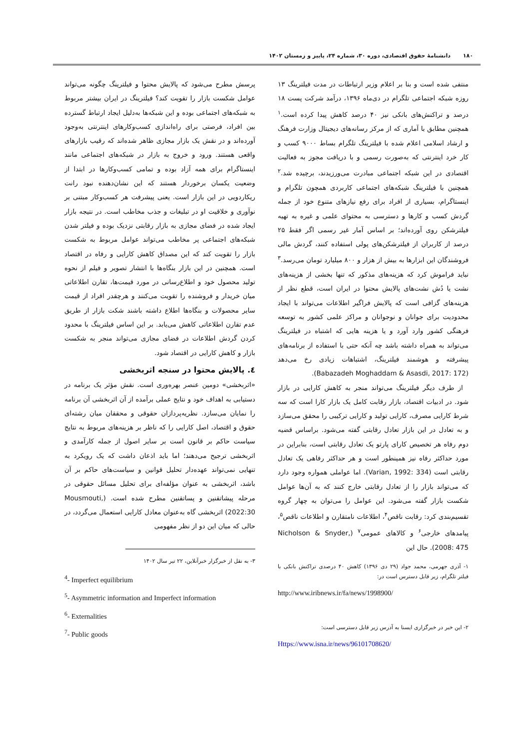۱۸۰ دانشنامهٔ حقوق اقتصادی، دوره ۳۰، شماره ۲۴، پاییز و زمستان ۱۴۰۲
منتفی شده است و بنا بر اعلام وزیر ارتباطات در مدت فیلترینگ ۱۳ روزه شبکه اجتماعی تلگرام در دی‌ماه ۱۳۹۶، درآمد شرکت پست ۱۸ درصد و تراکنش‌های بانکی نیز ۴۰ درصد کاهش پیدا کرده است.<sup>۱</sup> همچنین مطابق با آماری که از مرکز رسانه‌های دیجیتال وزارت فرهنگ و ارشاد اسلامی اعلام شده با فیلترینگ تلگرام بساط ۹۰۰۰ کسب و کار خرد اینترنتی که به‌صورت رسمی و با دریافت مجوز به فعالیت اقتصادی در این شبکه اجتماعی مبادرت می‌ورزیدند، برچیده شد.<sup>۲</sup> همچنین با فیلترینگ شبکه‌های اجتماعی کاربردی همچون تلگرام و اینستاگرام، بسیاری از افراد برای رفع نیازهای متنوع خود از جمله گردش کسب و کارها و دسترسی به محتوای علمی و غیره به تهیه فیلترشکن روی آورده‌اند؛ بر اساس آمار غیر رسمی اگر فقط ۲۵ درصد از کاربران از فیلترشکن‌های پولی استفاده کنند، گردش مالی فروشندگان این ابزارها به بیش از هزار و ۸۰۰ میلیارد تومان می‌رسد.<sup>۳</sup> نباید فراموش کرد که هزینه‌های مذکور که تنها بخشی از هزینه‌های نشت یا دُش نشت‌های پالایش محتوا در ایران است، قطع نظر از هزینه‌های گزافی است که پالایش فراگیر اطلاعات می‌تواند با ایجاد محدودیت برای جوانان و نوجوانان و مراکز علمی کشور به توسعه فرهنگی کشور وارد آورد و یا هزینه هایی که اشتباه در فیلترینگ می‌تواند به همراه داشته باشد چه آنکه حتی با استفاده از برنامه‌های پیشرفته و هوشمند فیلترینگ، اشتباهات زیادی رخ می‌دهد (Babazadeh Moghaddam & Asasdi, 2017: 172).
از طرف دیگر فیلترینگ می‌تواند منجر به کاهش کارایی در بازار شود. در ادبیات اقتصاد، بازار رقابت کامل یک بازار کارا است که سه شرط کارایی مصرف، کارایی تولید و کارایی ترکیبی را محقق می‌سازد و به تعادل در این بازار تعادل رقابتی گفته می‌شود. براساس قضیه دوم رفاه هر تخصیص کارای پارتو یک تعادل رقابتی است، بنابراین در مورد حداکثر رفاه نیز همینطور است و هر حداکثر رفاهی یک تعادل رقابتی است (Varian, 1992: 334). اما عواملی همواره وجود دارد که می‌تواند بازار را از تعادل رقابتی خارج کنند که به آن‌ها عوامل شکست بازار گفته می‌شود. این عوامل را می‌توان به چهار گروه تقسیم‌بندی کرد: رقابت ناقص<sup>۴</sup>، اطلاعات نامتقارن و اطلاعات ناقص<sup>۵</sup>، پیامدهای خارجی<sup>۶</sup> و کالاهای عمومی<sup>۷</sup> (Nicholson & Snyder, 2008: 475). حال این
۱- آذری جهرمی، محمد جواد (۲۹ دی ۱۳۹۶) کاهش ۴۰ درصدی تراکنش بانکی با فیلتر تلگرام، زیر قابل دسترس است در:
http://www.iribnews.ir/fa/news/1998900/
۲- این خبر در خبرگزاری ایسنا به آدرس زیر قابل دسترسی است:
Https://www.isna.ir/news/96101708620/
پرسش مطرح می‌شود که پالایش محتوا و فیلترینگ چگونه می‌تواند عوامل شکست بازار را تقویت کند؟ فیلترینگ در ایران بیشتر مربوط به شبکه‌های اجتماعی بوده و این شبکه‌ها به‌دلیل ایجاد ارتباط گسترده بین افراد، فرصتی برای راه‌اندازی کسب‌وکارهای اینترنتی به‌وجود آورده‌اند و در نقش یک بازار مجازی ظاهر شده‌اند که رقیب بازارهای واقعی هستند. ورود و خروج به بازار در شبکه‌های اجتماعی مانند اینستاگرام برای همه آزاد بوده و تمامی کسب‌وکارها در ابتدا از وضعیت یکسان برخوردار هستند که این نشان‌دهنده نبود رانت ریکاردویی در این بازار است. یعنی پیشرفت هر کسب‌وکار مبتنی بر نوآوری و خلاقیت او در تبلیغات و جذب مخاطب است. در نتیجه بازار ایجاد شده در فضای مجازی به بازار رقابتی نزدیک بوده و فیلتر شدن شبکه‌های اجتماعی پر مخاطب می‌تواند عوامل مربوط به شکست بازار را تقویت کند که این مصداق کاهش کارایی و رفاه در اقتصاد است. همچنین در این بازار بنگاه‌ها با انتشار تصویر و فیلم از نحوه تولید محصول خود و اطلاع‌رسانی در مورد قیمت‌ها، تقارن اطلاعاتی میان خریدار و فروشنده را تقویت می‌کنند و هرچقدر افراد از قیمت سایر محصولات و بنگاه‌ها اطلاع داشته باشند شکت بازار از طریق عدم تقارن اطلاعاتی کاهش می‌یابد. بر این اساس فیلترینگ با محدود کردن گردش اطلاعات در فضای مجازی می‌تواند منجر به شکست بازار و کاهش کارایی در اقتصاد شود.
٤. پالایش محتوا در سنجه اثربخشی
«اثربخشی» دومین عنصر بهره‌وری است. نقش مؤثر یک برنامه در دستیابی به اهداف خود و نتایج عملی برآمده از آن اثربخشی آن برنامه را نمایان می‌سازد. نظریه‌پردازان حقوقی و محققان میان رشته‌ای حقوق و اقتصاد، اصل کارایی را که ناظر بر هزینه‌های مربوط به نتایج سیاست حاکم بر قانون است بر سایر اصول از جمله کارآمدی و اثربخشی ترجیح می‌دهند؛ اما باید اذعان داشت که یک رویکرد به تنهایی نمی‌تواند عهده‌دار تحلیل قوانین و سیاست‌های حاکم بر آن باشد، اثربخشی به عنوان مؤلفه‌ای برای تحلیل مسائل حقوقی در مرحله پیشاتقنین و پساتقنین مطرح شده است. (Mousmouti, 2022:30) اثربخشی گاه به‌عنوان معادل کارایی استعمال می‌گردد، در حالی که میان این دو از نظر مفهومی
۳- به نقل از خبرگزار خبرآنلاین، ۲۲ تیر سال ۱۴۰۲
<sup>4</sup>- Imperfect equilibrium
<sup>5</sup>- Asymmetric information and Imperfect information
<sup>6</sup>- Externalities
<sup>7</sup>- Public goods